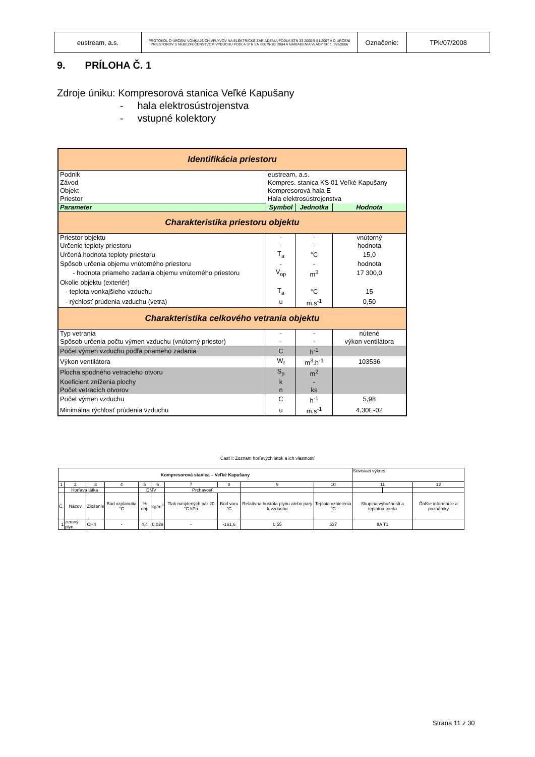| eustream, a.s. | PROTOKOL O URČENÍ VONKAJŠÍCH VPLYVOV NA ELEKTRICKÉ ZARIADENIA PODĽA STN 33 2000-5-51:2007 A O URČENÍ PRIESTOROV S NEBEZPEČENSTVOM VÝBUCHU PODĽA STN EN 60079-10: 2004 A NARIADENIA VLÁDY SR č. 393/2006 | Označenie: | TPk/07/2008 |
9. PRÍLOHA Č. 1
Zdroje úniku: Kompresorová stanica Veľké Kapušany
- hala elektrosústrojenstva
- vstupné kolektory
| Identifikácia priestoru | | | |
| Podnik Závod Objekt Priestor | eustream, a.s. Kompres. stanica KS 01 Veľké Kapušany Kompresorová hala E Hala elektrosústrojenstva | | |
| Parameter | Symbol | Jednotka | Hodnota |
| Charakteristika priestoru objektu | | | |
| Priestor objektu | - | - | vnútorný |
| Určenie teploty priestoru | - | - | hodnota |
| Určená hodnota teploty priestoru | T<sub>a</sub> | °C | 15,0 |
| Spôsob určenia objemu vnútorného priestoru | - | - | hodnota |
| - hodnota priameho zadania objemu vnútorného priestoru | V<sub>op</sub> | m<sup>3</sup> | 17 300,0 |
| Okolie objektu (exteriér) | | | |
| - teplota vonkajšieho vzduchu | T<sub>a</sub> | °C | 15 |
| - rýchlosť prúdenia vzduchu (vetra) | u | m.s<sup>-1</sup> | 0,50 |
| Charakteristika celkového vetrania objektu | | | |
| Typ vetrania | - | - | nútené |
| Spôsob určenia počtu výmen vzduchu (vnútorný priestor) | - | - | výkon ventilátora |
| Počet výmen vzduchu podľa priameho zadania | C | h<sup>-1</sup> | |
| Výkon ventilátora | W<sub>f</sub> | m<sup>3</sup>.h<sup>-1</sup> | 103536 |
| Plocha spodného vetracieho otvoru | S<sub>p</sub> | m<sup>2</sup> | |
| Koeficient zníženia plochy | k | - | |
| Počet vetracích otvorov | n | ks | |
| Počet výmen vzduchu | C | h<sup>-1</sup> | 5,98 |
| Minimálna rýchlosť prúdenia vzduchu | u | m.s<sup>-1</sup> | 4,30E-02 |
Časť I: Zoznam horľavých látok a ich vlastností
| Kompresorová stanica – Veľké Kapušany | | | | | | | | | | Súvisiaci výkres: | | |
| 1 | 2 | 3 | 4 | 5 | 6 | 7 | 8 | 9 | 10 | 11 | | 12 |
| | Horľavá látka | | | DMV | | Prchavosť | | | | | | |
| Č. | Názov | Zloženie | Bod vzplanutia °C | % obj. | kg/m<sup>3</sup> | Tlak nasýtených pár 20 °C kPa | Bod varu °C | Relatívna hustota plynu alebo pary k vzduchu | Teplota vznietenia °C | Skupina výbušnosti a teplotná trieda | | Ďalšie informácie a poznámky |
| 1 | zemný plyn | CH4 | - | 4,4 | 0,029 | - | -161,6 | 0,55 | 537 | IIA T1 | | |
Strana 11 z 30